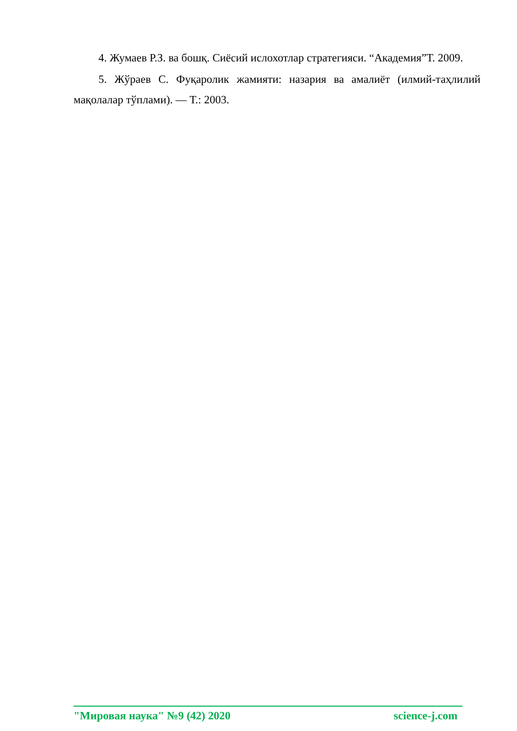4. Жумаев Р.З. ва бошқ. Сиёсий ислохотлар стратегияси. “Академия”Т. 2009.
5. Жўраев С. Фуқаролик жамияти: назария ва амалиёт (илмий-таҳлилий мақолалар тўплами). — Т.: 2003.
"Мировая наука" №9 (42) 2020 science-j.com